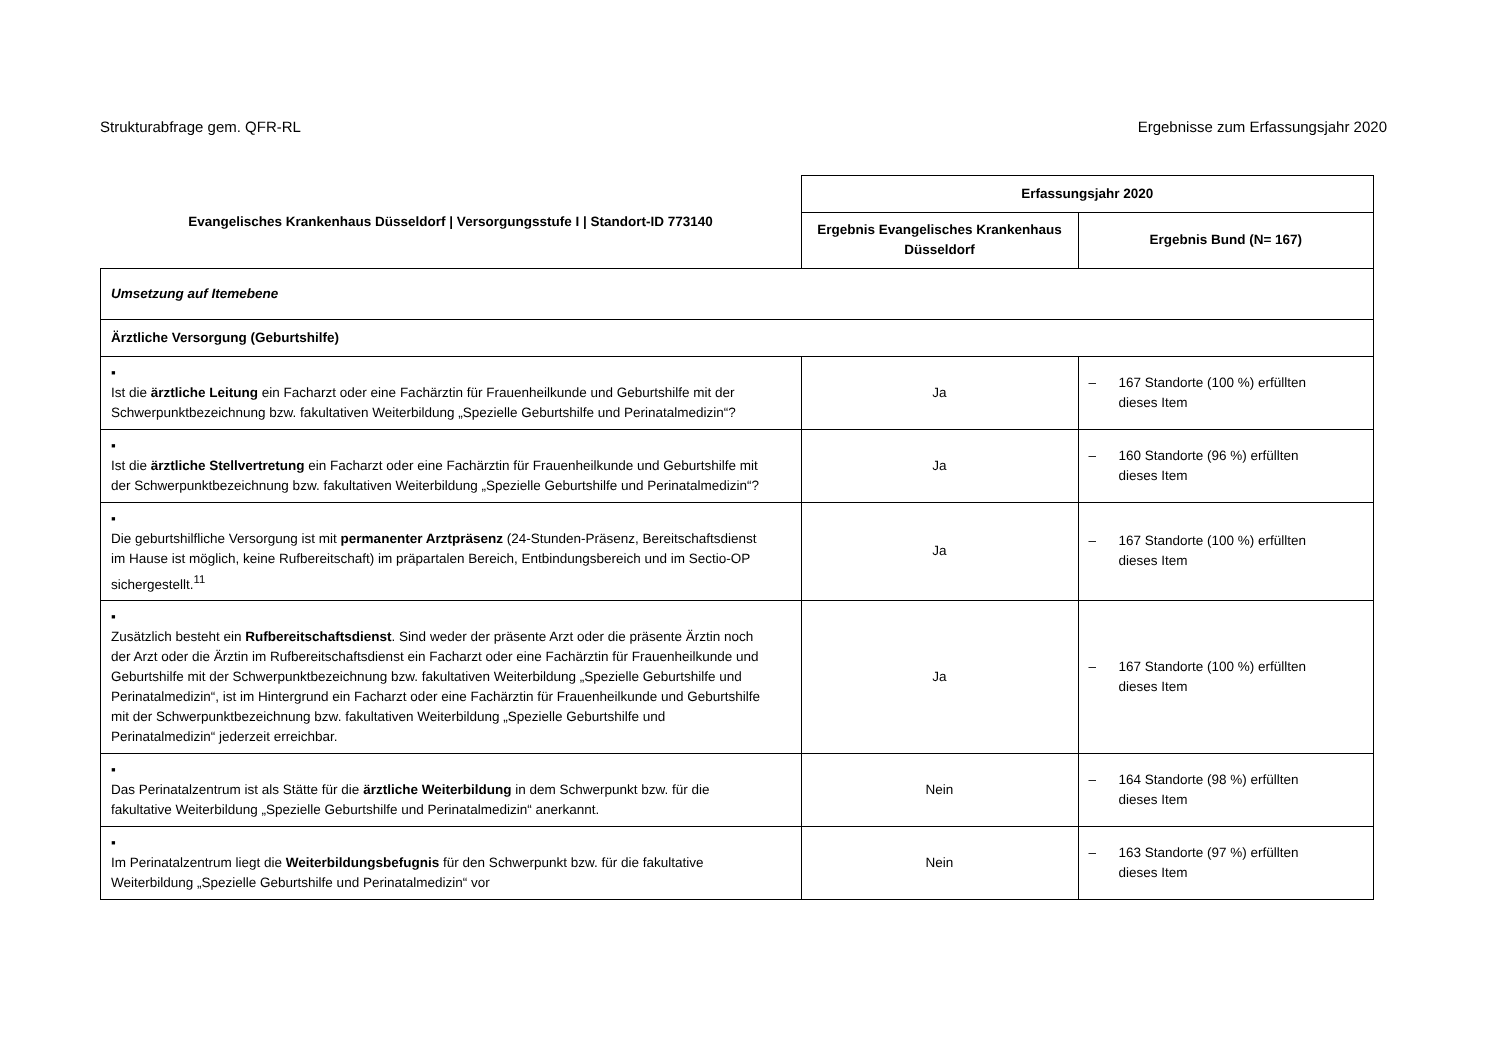Strukturabfrage gem. QFR-RL Ergebnisse zum Erfassungsjahr 2020
| Evangelisches Krankenhaus Düsseldorf / Versorgungsstufe I / Standort-ID 773140 | Erfassungsjahr 2020 | |
| --- | --- | --- |
| | Ergebnis Evangelisches Krankenhaus Düsseldorf | Ergebnis Bund (N= 167) |
| Umsetzung auf Itemebene | | |
| Ärztliche Versorgung (Geburtshilfe) | | |
| ▪ Ist die ärztliche Leitung ein Facharzt oder eine Fachärztin für Frauenheilkunde und Geburtshilfe mit der Schwerpunktbezeichnung bzw. fakultativen Weiterbildung „Spezielle Geburtshilfe und Perinatalmedizin“? | Ja | – 167 Standorte (100 %) erfüllten dieses Item |
| ▪ Ist die ärztliche Stellvertretung ein Facharzt oder eine Fachärztin für Frauenheilkunde und Geburtshilfe mit der Schwerpunktbezeichnung bzw. fakultativen Weiterbildung „Spezielle Geburtshilfe und Perinatalmedizin“? | Ja | – 160 Standorte (96 %) erfüllten dieses Item |
| ▪ Die geburtshilfliche Versorgung ist mit permanenter Arztpräsenz (24-Stunden-Präsenz, Bereitschaftsdienst im Hause ist möglich, keine Rufbereitschaft) im präpartalen Bereich, Entbindungsbereich und im Sectio-OP sichergestellt.<sup>11</sup> | Ja | – 167 Standorte (100 %) erfüllten dieses Item |
| ▪ Zusätzlich besteht ein Rufbereitschaftsdienst . Sind weder der präsente Arzt oder die präsente Ärztin noch der Arzt oder die Ärztin im Rufbereitschaftsdienst ein Facharzt oder eine Fachärztin für Frauenheilkunde und Geburtshilfe mit der Schwerpunktbezeichnung bzw. fakultativen Weiterbildung „Spezielle Geburtshilfe und Perinatalmedizin“, ist im Hintergrund ein Facharzt oder eine Fachärztin für Frauenheilkunde und Geburtshilfe mit der Schwerpunktbezeichnung bzw. fakultativen Weiterbildung „Spezielle Geburtshilfe und Perinatalmedizin“ jederzeit erreichbar. | Ja | – 167 Standorte (100 %) erfüllten dieses Item |
| ▪ Das Perinatalzentrum ist als Stätte für die ärztliche Weiterbildung in dem Schwerpunkt bzw. für die fakultative Weiterbildung „Spezielle Geburtshilfe und Perinatalmedizin“ anerkannt. | Nein | – 164 Standorte (98 %) erfüllten dieses Item |
| ▪ Im Perinatalzentrum liegt die Weiterbildungsbefugnis für den Schwerpunkt bzw. für die fakultative Weiterbildung „Spezielle Geburtshilfe und Perinatalmedizin“ vor | Nein | – 163 Standorte (97 %) erfüllten dieses Item |